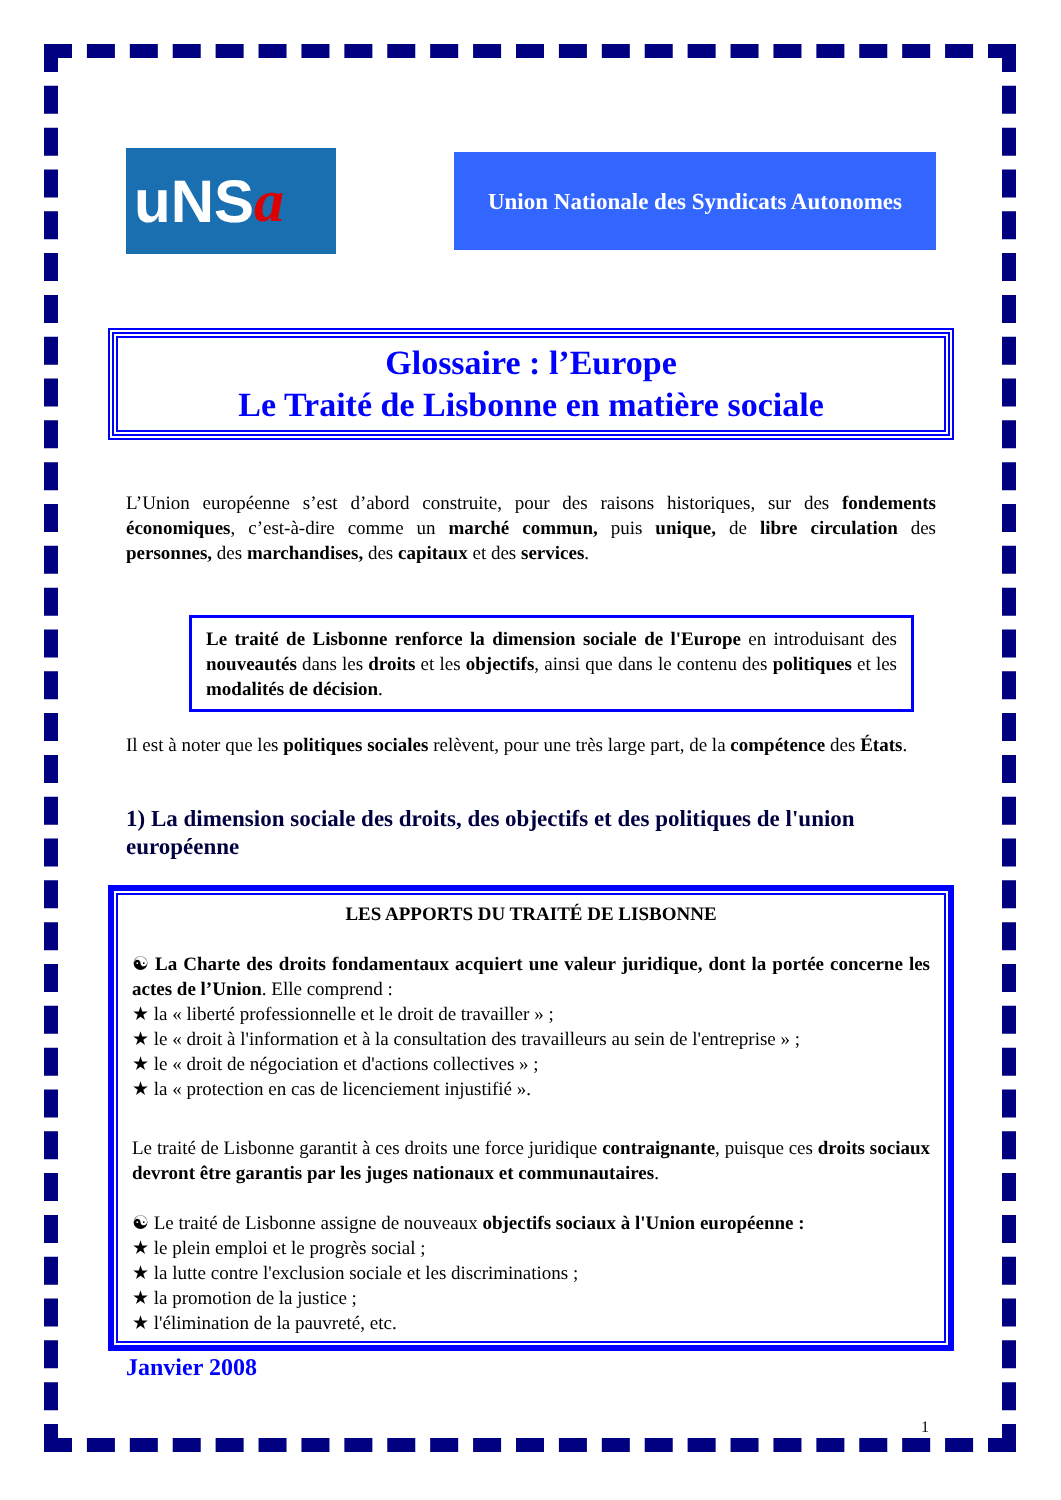uNS a
Union Nationale des Syndicats Autonomes
Glossaire : l’Europe
Le Traité de Lisbonne en matière sociale
L’Union européenne s’est d’abord construite, pour des raisons historiques, sur des fondements économiques, c’est-à-dire comme un marché commun, puis unique, de libre circulation des personnes, des marchandises, des capitaux et des services.
Le traité de Lisbonne renforce la dimension sociale de l'Europe en introduisant des nouveautés dans les droits et les objectifs, ainsi que dans le contenu des politiques et les modalités de décision.
Il est à noter que les politiques sociales relèvent, pour une très large part, de la compétence des États.
1) La dimension sociale des droits, des objectifs et des politiques de l'union européenne
LES APPORTS DU TRAITÉ DE LISBONNE
☯ La Charte des droits fondamentaux acquiert une valeur juridique, dont la portée concerne les actes de l’Union. Elle comprend :
★ la « liberté professionnelle et le droit de travailler » ;
★ le « droit à l'information et à la consultation des travailleurs au sein de l'entreprise » ;
★ le « droit de négociation et d'actions collectives » ;
★ la « protection en cas de licenciement injustifié ».
Le traité de Lisbonne garantit à ces droits une force juridique contraignante, puisque ces droits sociaux devront être garantis par les juges nationaux et communautaires.
☯ Le traité de Lisbonne assigne de nouveaux objectifs sociaux à l'Union européenne :
★ le plein emploi et le progrès social ;
★ la lutte contre l'exclusion sociale et les discriminations ;
★ la promotion de la justice ;
★ l'élimination de la pauvreté, etc.
Janvier 2008
1